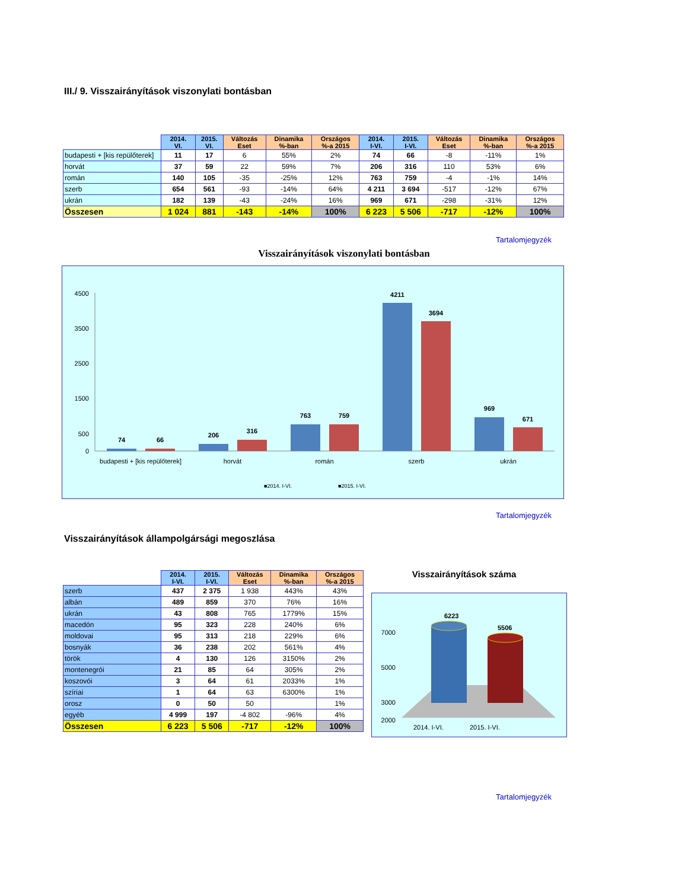III./ 9. Visszairányítások viszonylati bontásban
| | 2014. VI. | 2015. VI. | Változás Eset | Dinamika %-ban | Országos %-a 2015 | 2014. I-VI. | 2015. I-VI. | Változás Eset | Dinamika %-ban | Országos %-a 2015 |
| budapesti + [kis repülőterek] | 11 | 17 | 6 | 55% | 2% | 74 | 66 | -8 | -11% | 1% |
| horvát | 37 | 59 | 22 | 59% | 7% | 206 | 316 | 110 | 53% | 6% |
| román | 140 | 105 | -35 | -25% | 12% | 763 | 759 | -4 | -1% | 14% |
| szerb | 654 | 561 | -93 | -14% | 64% | 4 211 | 3 694 | -517 | -12% | 67% |
| ukrán | 182 | 139 | -43 | -24% | 16% | 969 | 671 | -298 | -31% | 12% |
| Összesen | 1 024 | 881 | -143 | -14% | 100% | 6 223 | 5 506 | -717 | -12% | 100% |
Tartalomjegyzék
Visszairányítások viszonylati bontásban
4500
3500
2500
1500
500
0
74
66
206
316
763
759
4211
3694
969
671
budapesti + [kis repülőterek]
horvát
román
szerb
ukrán
■2014. I-VI.
■2015. I-VI.
Tartalomjegyzék
Visszairányítások állampolgársági megoszlása
| | 2014. I-VI. | 2015. I-VI. | Változás Eset | Dinamika %-ban | Országos %-a 2015 |
| szerb | 437 | 2 375 | 1 938 | 443% | 43% |
| albán | 489 | 859 | 370 | 76% | 16% |
| ukrán | 43 | 808 | 765 | 1779% | 15% |
| macedón | 95 | 323 | 228 | 240% | 6% |
| moldovai | 95 | 313 | 218 | 229% | 6% |
| bosnyák | 36 | 238 | 202 | 561% | 4% |
| török | 4 | 130 | 126 | 3150% | 2% |
| montenegrói | 21 | 85 | 64 | 305% | 2% |
| koszovói | 3 | 64 | 61 | 2033% | 1% |
| szíriai | 1 | 64 | 63 | 6300% | 1% |
| orosz | 0 | 50 | 50 | | 1% |
| egyéb | 4 999 | 197 | -4 802 | -96% | 4% |
| Összesen | 6 223 | 5 506 | -717 | -12% | 100% |
Visszairányítások száma
7000
5000
3000
2000
6223
5506
2014. I-VI.
2015. I-VI.
Tartalomjegyzék